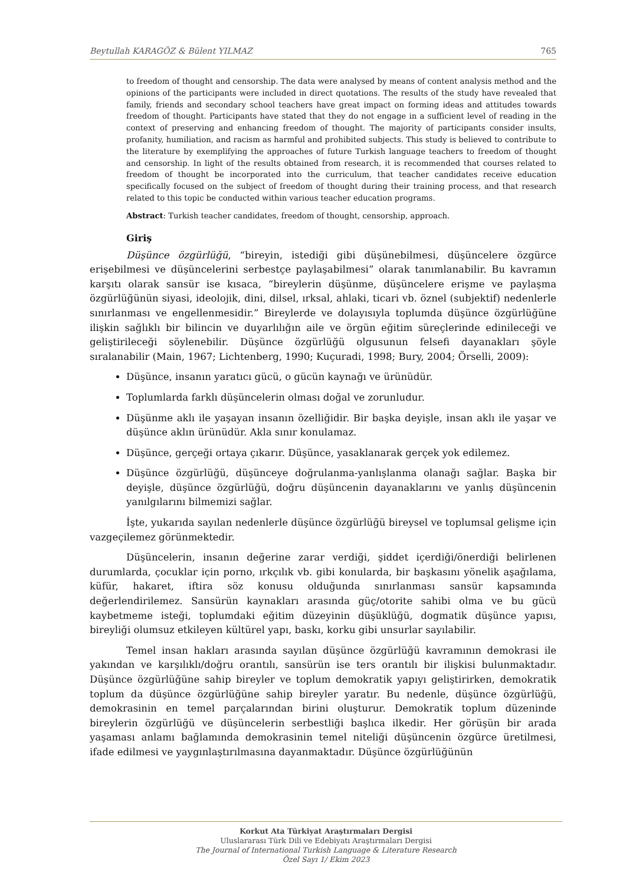Beytullah KARAGÖZ & Bülent YILMAZ 765
to freedom of thought and censorship. The data were analysed by means of content analysis method and the opinions of the participants were included in direct quotations. The results of the study have revealed that family, friends and secondary school teachers have great impact on forming ideas and attitudes towards freedom of thought. Participants have stated that they do not engage in a sufficient level of reading in the context of preserving and enhancing freedom of thought. The majority of participants consider insults, profanity, humiliation, and racism as harmful and prohibited subjects. This study is believed to contribute to the literature by exemplifying the approaches of future Turkish language teachers to freedom of thought and censorship. In light of the results obtained from research, it is recommended that courses related to freedom of thought be incorporated into the curriculum, that teacher candidates receive education specifically focused on the subject of freedom of thought during their training process, and that research related to this topic be conducted within various teacher education programs.
Abstract: Turkish teacher candidates, freedom of thought, censorship, approach.
Giriş
Düşünce özgürlüğü, “bireyin, istediği gibi düşünebilmesi, düşüncelere özgürce erişebilmesi ve düşüncelerini serbestçe paylaşabilmesi” olarak tanımlanabilir. Bu kavramın karşıtı olarak sansür ise kısaca, “bireylerin düşünme, düşüncelere erişme ve paylaşma özgürlüğünün siyasi, ideolojik, dini, dilsel, ırksal, ahlaki, ticari vb. öznel (subjektif) nedenlerle sınırlanması ve engellenmesidir.” Bireylerde ve dolayısıyla toplumda düşünce özgürlüğüne ilişkin sağlıklı bir bilincin ve duyarlılığın aile ve örgün eğitim süreçlerinde edinileceği ve geliştirileceği söylenebilir. Düşünce özgürlüğü olgusunun felsefi dayanakları şöyle sıralanabilir (Main, 1967; Lichtenberg, 1990; Kuçuradi, 1998; Bury, 2004; Örselli, 2009):
Düşünce, insanın yaratıcı gücü, o gücün kaynağı ve ürünüdür.
Toplumlarda farklı düşüncelerin olması doğal ve zorunludur.
Düşünme aklı ile yaşayan insanın özelliğidir. Bir başka deyişle, insan aklı ile yaşar ve düşünce aklın ürünüdür. Akla sınır konulamaz.
Düşünce, gerçeği ortaya çıkarır. Düşünce, yasaklanarak gerçek yok edilemez.
Düşünce özgürlüğü, düşünceye doğrulanma-yanlışlanma olanağı sağlar. Başka bir deyişle, düşünce özgürlüğü, doğru düşüncenin dayanaklarını ve yanlış düşüncenin yanılgılarını bilmemizi sağlar.
İşte, yukarıda sayılan nedenlerle düşünce özgürlüğü bireysel ve toplumsal gelişme için vazgeçilemez görünmektedir.
Düşüncelerin, insanın değerine zarar verdiği, şiddet içerdiği/önerdiği belirlenen durumlarda, çocuklar için porno, ırkçılık vb. gibi konularda, bir başkasını yönelik aşağılama, küfür, hakaret, iftira söz konusu olduğunda sınırlanması sansür kapsamında değerlendirilemez. Sansürün kaynakları arasında güç/otorite sahibi olma ve bu gücü kaybetmeme isteği, toplumdaki eğitim düzeyinin düşüklüğü, dogmatik düşünce yapısı, bireyliği olumsuz etkileyen kültürel yapı, baskı, korku gibi unsurlar sayılabilir.
Temel insan hakları arasında sayılan düşünce özgürlüğü kavramının demokrasi ile yakından ve karşılıklı/doğru orantılı, sansürün ise ters orantılı bir ilişkisi bulunmaktadır. Düşünce özgürlüğüne sahip bireyler ve toplum demokratik yapıyı geliştirirken, demokratik toplum da düşünce özgürlüğüne sahip bireyler yaratır. Bu nedenle, düşünce özgürlüğü, demokrasinin en temel parçalarından birini oluşturur. Demokratik toplum düzeninde bireylerin özgürlüğü ve düşüncelerin serbestliği başlıca ilkedir. Her görüşün bir arada yaşaması anlamı bağlamında demokrasinin temel niteliği düşüncenin özgürce üretilmesi, ifade edilmesi ve yaygınlaştırılmasına dayanmaktadır. Düşünce özgürlüğünün
Korkut Ata Türkiyat Araştırmaları Dergisi
Uluslararası Türk Dili ve Edebiyatı Araştırmaları Dergisi
The Journal of International Turkish Language & Literature Research
Özel Sayı 1/ Ekim 2023